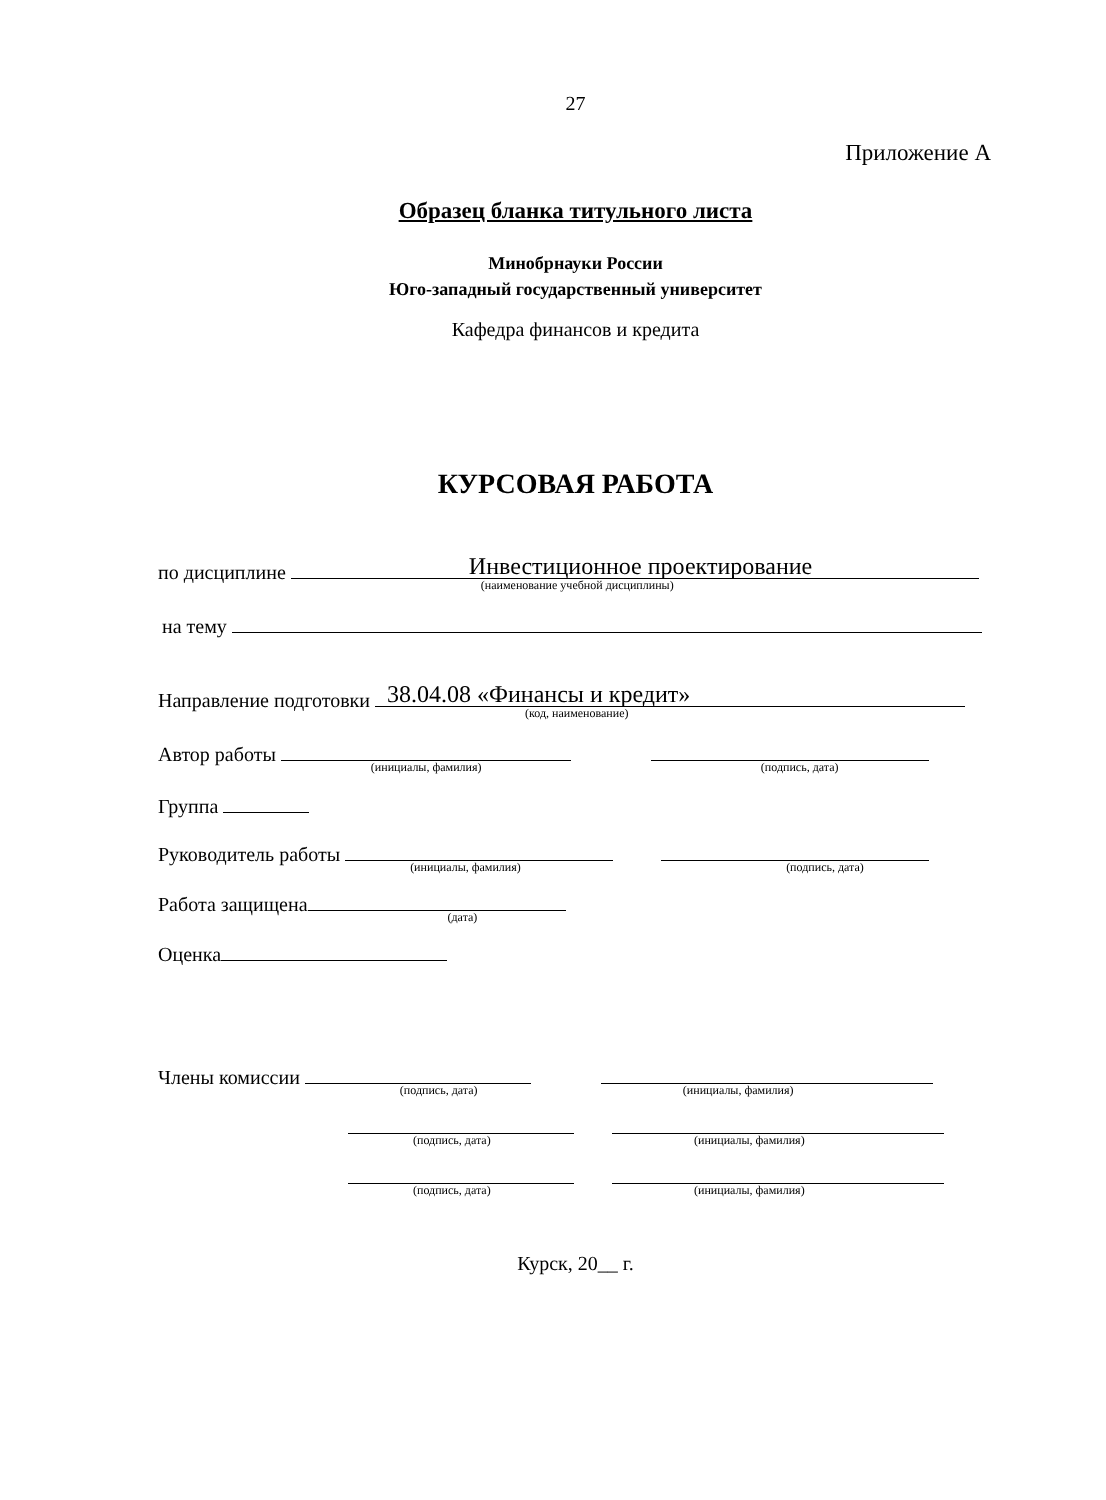27
Приложение А
Образец бланка титульного листа
Минобрнауки России
Юго-западный государственный университет
Кафедра финансов и кредита
КУРСОВАЯ РАБОТА
по дисциплине Инвестиционное проектирование (наименование учебной дисциплины)
на тему
Направление подготовки 38.04.08 «Финансы и кредит» (код, наименование)
Автор работы (инициалы, фамилия) (подпись, дата)
Группа
Руководитель работы (инициалы, фамилия) (подпись, дата)
Работа защищена (дата)
Оценка
Члены комиссии (подпись, дата) (инициалы, фамилия)
(подпись, дата) (инициалы, фамилия)
(подпись, дата) (инициалы, фамилия)
Курск, 20__ г.